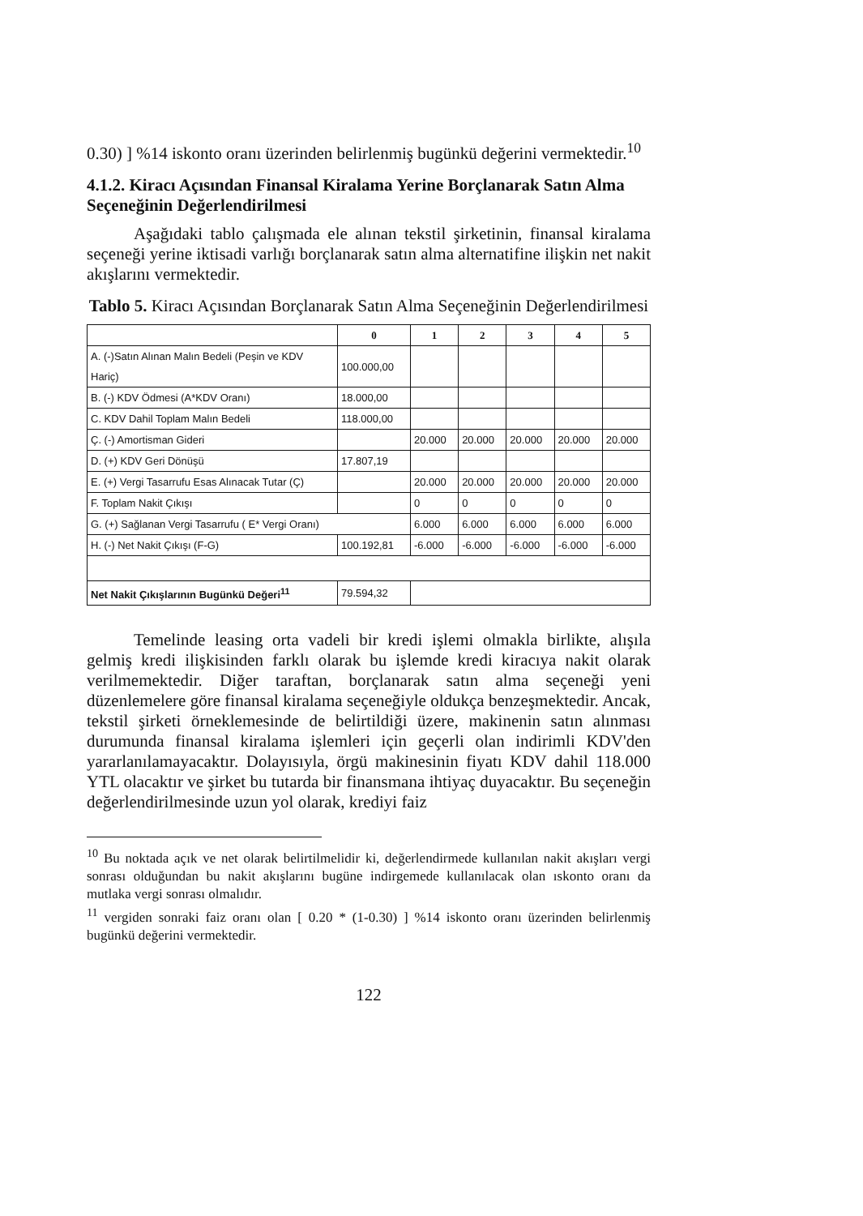0.30) ] %14 iskonto oranı üzerinden belirlenmiş bugünkü değerini vermektedir.<sup>10</sup>
4.1.2. Kiracı Açısından Finansal Kiralama Yerine Borçlanarak Satın Alma Seçeneğinin Değerlendirilmesi
Aşağıdaki tablo çalışmada ele alınan tekstil şirketinin, finansal kiralama seçeneği yerine iktisadi varlığı borçlanarak satın alma alternatifine ilişkin net nakit akışlarını vermektedir.
Tablo 5. Kiracı Açısından Borçlanarak Satın Alma Seçeneğinin Değerlendirilmesi
| | 0 | 1 | 2 | 3 | 4 | 5 |
| --- | --- | --- | --- | --- | --- | --- |
| A. (-)Satın Alınan Malın Bedeli (Peşin ve KDV Hariç) | 100.000,00 | | | | | |
| B. (-) KDV Ödmesi (A*KDV Oranı) | 18.000,00 | | | | | |
| C. KDV Dahil Toplam Malın Bedeli | 118.000,00 | | | | | |
| Ç. (-) Amortisman Gideri | | 20.000 | 20.000 | 20.000 | 20.000 | 20.000 |
| D. (+) KDV Geri Dönüşü | 17.807,19 | | | | | |
| E. (+) Vergi Tasarrufu Esas Alınacak Tutar (Ç) | | 20.000 | 20.000 | 20.000 | 20.000 | 20.000 |
| F. Toplam Nakit Çıkışı | | 0 | 0 | 0 | 0 | 0 |
| G. (+) Sağlanan Vergi Tasarrufu ( E* Vergi Oranı) | | 6.000 | 6.000 | 6.000 | 6.000 | 6.000 |
| H. (-) Net Nakit Çıkışı (F-G) | 100.192,81 | -6.000 | -6.000 | -6.000 | -6.000 | -6.000 |
| Net Nakit Çıkışlarının Bugünkü Değeri<sup>11</sup> | 79.594,32 | | | | | |
Temelinde leasing orta vadeli bir kredi işlemi olmakla birlikte, alışıla gelmiş kredi ilişkisinden farklı olarak bu işlemde kredi kiracıya nakit olarak verilmemektedir. Diğer taraftan, borçlanarak satın alma seçeneği yeni düzenlemelere göre finansal kiralama seçeneğiyle oldukça benzeşmektedir. Ancak, tekstil şirketi örneklemesinde de belirtildiği üzere, makinenin satın alınması durumunda finansal kiralama işlemleri için geçerli olan indirimli KDV'den yararlanılamayacaktır. Dolayısıyla, örgü makinesinin fiyatı KDV dahil 118.000 YTL olacaktır ve şirket bu tutarda bir finansmana ihtiyaç duyacaktır. Bu seçeneğin değerlendirilmesinde uzun yol olarak, krediyi faiz
<sup>10</sup> Bu noktada açık ve net olarak belirtilmelidir ki, değerlendirmede kullanılan nakit akışları vergi sonrası olduğundan bu nakit akışlarını bugüne indirgemede kullanılacak olan ıskonto oranı da mutlaka vergi sonrası olmalıdır.
<sup>11</sup> vergiden sonraki faiz oranı olan [ 0.20 * (1-0.30) ] %14 iskonto oranı üzerinden belirlenmiş bugünkü değerini vermektedir.
122